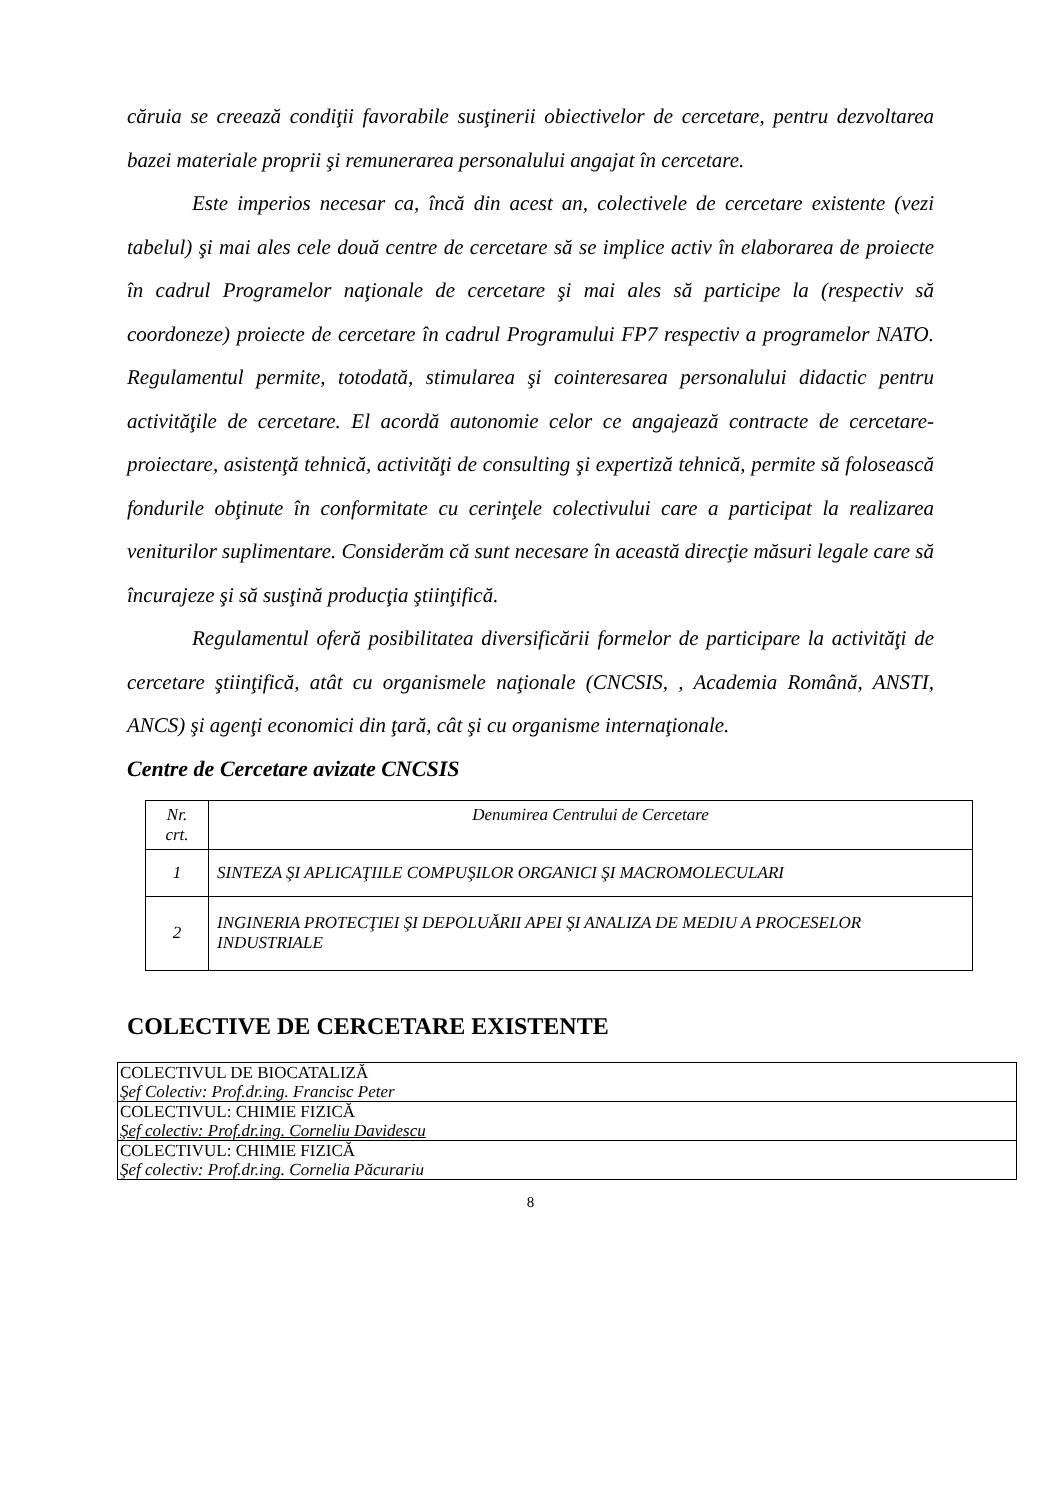căruia se creează condiţii favorabile susţinerii obiectivelor de cercetare, pentru dezvoltarea bazei materiale proprii şi remunerarea personalului angajat în cercetare.
Este imperios necesar ca, încă din acest an, colectivele de cercetare existente (vezi tabelul) şi mai ales cele două centre de cercetare să se implice activ în elaborarea de proiecte în cadrul Programelor naţionale de cercetare şi mai ales să participe la (respectiv să coordoneze) proiecte de cercetare în cadrul Programului FP7 respectiv a programelor NATO. Regulamentul permite, totodată, stimularea şi cointeresarea personalului didactic pentru activităţile de cercetare. El acordă autonomie celor ce angajează contracte de cercetare-proiectare, asistenţă tehnică, activităţi de consulting şi expertiză tehnică, permite să folosească fondurile obţinute în conformitate cu cerinţele colectivului care a participat la realizarea veniturilor suplimentare. Considerăm că sunt necesare în această direcţie măsuri legale care să încurajeze şi să susţină producţia ştiinţifică.
Regulamentul oferă posibilitatea diversificării formelor de participare la activităţi de cercetare ştiinţifică, atât cu organismele naţionale (CNCSIS, , Academia Română, ANSTI, ANCS) şi agenţi economici din ţară, cât şi cu organisme internaţionale.
Centre de Cercetare avizate CNCSIS
| Nr. crt. | Denumirea Centrului de Cercetare |
| 1 | SINTEZA ŞI APLICAŢIILE COMPUŞILOR ORGANICI ŞI MACROMOLECULARI |
| 2 | INGINERIA PROTECŢIEI ŞI DEPOLUĂRII APEI ŞI ANALIZA DE MEDIU A PROCESELOR INDUSTRIALE |
COLECTIVE DE CERCETARE EXISTENTE
| COLECTIVUL DE BIOCATALIZĂ Şef Colectiv: Prof.dr.ing. Francisc Peter |
| COLECTIVUL: CHIMIE FIZICĂ Şef colectiv: Prof.dr.ing. Corneliu Davidescu |
| COLECTIVUL: CHIMIE FIZICĂ Şef colectiv: Prof.dr.ing. Cornelia Păcurariu |
8